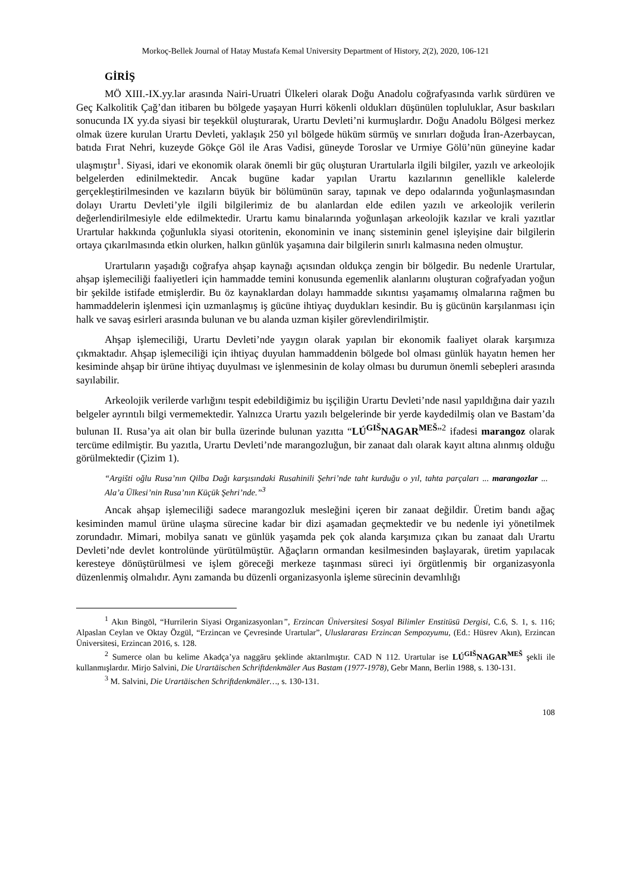Morkoç-Bellek Journal of Hatay Mustafa Kemal University Department of History, 2(2), 2020, 106-121
GİRİŞ
MÖ XIII.-IX.yy.lar arasında Nairi-Uruatri Ülkeleri olarak Doğu Anadolu coğrafyasında varlık sürdüren ve Geç Kalkolitik Çağ’dan itibaren bu bölgede yaşayan Hurri kökenli oldukları düşünülen topluluklar, Asur baskıları sonucunda IX yy.da siyasi bir teşekkül oluşturarak, Urartu Devleti’ni kurmuşlardır. Doğu Anadolu Bölgesi merkez olmak üzere kurulan Urartu Devleti, yaklaşık 250 yıl bölgede hüküm sürmüş ve sınırları doğuda İran-Azerbaycan, batıda Fırat Nehri, kuzeyde Gökçe Göl ile Aras Vadisi, güneyde Toroslar ve Urmiye Gölü’nün güneyine kadar ulaşmıştır<sup>1</sup>. Siyasi, idari ve ekonomik olarak önemli bir güç oluşturan Urartularla ilgili bilgiler, yazılı ve arkeolojik belgelerden edinilmektedir. Ancak bugüne kadar yapılan Urartu kazılarının genellikle kalelerde gerçekleştirilmesinden ve kazıların büyük bir bölümünün saray, tapınak ve depo odalarında yoğunlaşmasından dolayı Urartu Devleti’yle ilgili bilgilerimiz de bu alanlardan elde edilen yazılı ve arkeolojik verilerin değerlendirilmesiyle elde edilmektedir. Urartu kamu binalarında yoğunlaşan arkeolojik kazılar ve krali yazıtlar Urartular hakkında çoğunlukla siyasi otoritenin, ekonominin ve inanç sisteminin genel işleyişine dair bilgilerin ortaya çıkarılmasında etkin olurken, halkın günlük yaşamına dair bilgilerin sınırlı kalmasına neden olmuştur.
Urartuların yaşadığı coğrafya ahşap kaynağı açısından oldukça zengin bir bölgedir. Bu nedenle Urartular, ahşap işlemeciliği faaliyetleri için hammadde temini konusunda egemenlik alanlarını oluşturan coğrafyadan yoğun bir şekilde istifade etmişlerdir. Bu öz kaynaklardan dolayı hammadde sıkıntısı yaşamamış olmalarına rağmen bu hammaddelerin işlenmesi için uzmanlaşmış iş gücüne ihtiyaç duydukları kesindir. Bu iş gücünün karşılanması için halk ve savaş esirleri arasında bulunan ve bu alanda uzman kişiler görevlendirilmiştir.
Ahşap işlemeciliği, Urartu Devleti’nde yaygın olarak yapılan bir ekonomik faaliyet olarak karşımıza çıkmaktadır. Ahşap işlemeciliği için ihtiyaç duyulan hammaddenin bölgede bol olması günlük hayatın hemen her kesiminde ahşap bir ürüne ihtiyaç duyulması ve işlenmesinin de kolay olması bu durumun önemli sebepleri arasında sayılabilir.
Arkeolojik verilerde varlığını tespit edebildiğimiz bu işçiliğin Urartu Devleti’nde nasıl yapıldığına dair yazılı belgeler ayrıntılı bilgi vermemektedir. Yalnızca Urartu yazılı belgelerinde bir yerde kaydedilmiş olan ve Bastam’da bulunan II. Rusa’ya ait olan bir bulla üzerinde bulunan yazıtta “LÚ<sup>GIŠ</sup>NAGAR<sup>MEŠ</sup>”<sup>2</sup> ifadesi marangoz olarak tercüme edilmiştir. Bu yazıtla, Urartu Devleti’nde marangozluğun, bir zanaat dalı olarak kayıt altına alınmış olduğu görülmektedir (Çizim 1).
“Argišti oğlu Rusa’nın Qilba Dağı karşısındaki Rusahinili Şehri’nde taht kurduğu o yıl, tahta parçaları ... marangozlar ... Ala’a Ülkesi’nin Rusa’nın Küçük Şehri’nde.”<sup>3</sup>
Ancak ahşap işlemeciliği sadece marangozluk mesleğini içeren bir zanaat değildir. Üretim bandı ağaç kesiminden mamul ürüne ulaşma sürecine kadar bir dizi aşamadan geçmektedir ve bu nedenle iyi yönetilmek zorundadır. Mimari, mobilya sanatı ve günlük yaşamda pek çok alanda karşımıza çıkan bu zanaat dalı Urartu Devleti’nde devlet kontrolünde yürütülmüştür. Ağaçların ormandan kesilmesinden başlayarak, üretim yapılacak keresteye dönüştürülmesi ve işlem göreceği merkeze taşınması süreci iyi örgütlenmiş bir organizasyonla düzenlenmiş olmalıdır. Aynı zamanda bu düzenli organizasyonla işleme sürecinin devamlılığı
<sup>1</sup> Akın Bingöl, “Hurrilerin Siyasi Organizasyonları”, Erzincan Üniversitesi Sosyal Bilimler Enstitüsü Dergisi, C.6, S. 1, s. 116; Alpaslan Ceylan ve Oktay Özgül, “Erzincan ve Çevresinde Urartular”, Uluslararası Erzincan Sempozyumu, (Ed.: Hüsrev Akın), Erzincan Üniversitesi, Erzincan 2016, s. 128.
<sup>2</sup> Sumerce olan bu kelime Akadça’ya naggāru şeklinde aktarılmıştır. CAD N 112. Urartular ise LÚ<sup>GIŠ</sup>NAGAR<sup>MEŠ</sup> şekli ile kullanmışlardır. Mirjo Salvini, Die Urartäischen Schriftdenkmäler Aus Bastam (1977-1978), Gebr Mann, Berlin 1988, s. 130-131.
<sup>3</sup> M. Salvini, Die Urartäischen Schriftdenkmäler…, s. 130-131.
108